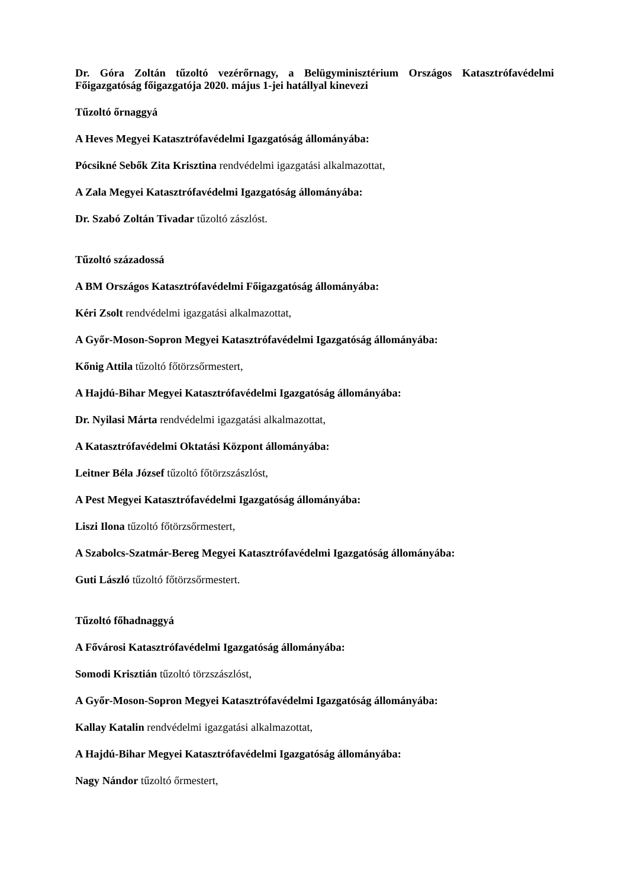Dr. Góra Zoltán tűzoltó vezérőrnagy, a Belügyminisztérium Országos Katasztrófavédelmi Főigazgatóság főigazgatója 2020. május 1-jei hatállyal kinevezi
Tűzoltó őrnaggyá
A Heves Megyei Katasztrófavédelmi Igazgatóság állományába:
Pócsikné Sebők Zita Krisztina rendvédelmi igazgatási alkalmazottat,
A Zala Megyei Katasztrófavédelmi Igazgatóság állományába:
Dr. Szabó Zoltán Tivadar tűzoltó zászlóst.
Tűzoltó századossá
A BM Országos Katasztrófavédelmi Főigazgatóság állományába:
Kéri Zsolt rendvédelmi igazgatási alkalmazottat,
A Győr-Moson-Sopron Megyei Katasztrófavédelmi Igazgatóság állományába:
Kőnig Attila tűzoltó főtörzsőrmestert,
A Hajdú-Bihar Megyei Katasztrófavédelmi Igazgatóság állományába:
Dr. Nyilasi Márta rendvédelmi igazgatási alkalmazottat,
A Katasztrófavédelmi Oktatási Központ állományába:
Leitner Béla József tűzoltó főtörzszászlóst,
A Pest Megyei Katasztrófavédelmi Igazgatóság állományába:
Liszi Ilona tűzoltó főtörzsőrmestert,
A Szabolcs-Szatmár-Bereg Megyei Katasztrófavédelmi Igazgatóság állományába:
Guti László tűzoltó főtörzsőrmestert.
Tűzoltó főhadnaggyá
A Fővárosi Katasztrófavédelmi Igazgatóság állományába:
Somodi Krisztián tűzoltó törzszászlóst,
A Győr-Moson-Sopron Megyei Katasztrófavédelmi Igazgatóság állományába:
Kallay Katalin rendvédelmi igazgatási alkalmazottat,
A Hajdú-Bihar Megyei Katasztrófavédelmi Igazgatóság állományába:
Nagy Nándor tűzoltó őrmestert,